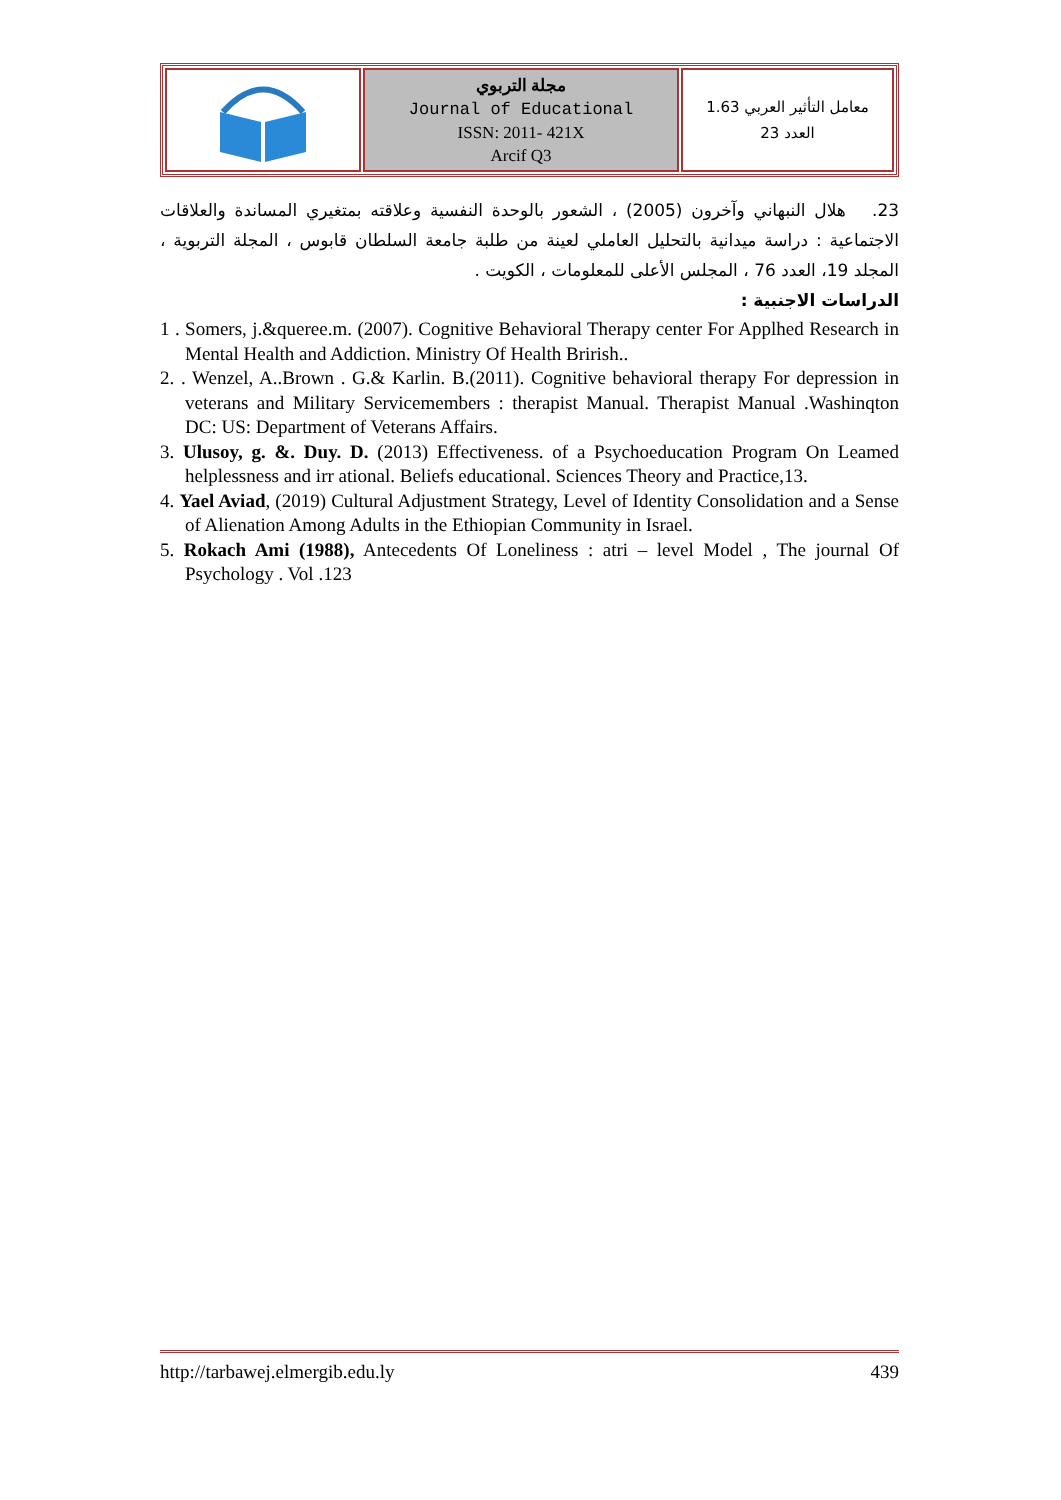| | مجلة التربوي Journal of Educational ISSN: 2011- 421X Arcif Q3 | معامل التأثير العربي 1.63 العدد 23 |
23. هلال النبهاني وآخرون (2005) ، الشعور بالوحدة النفسية وعلاقته بمتغيري المساندة والعلاقات الاجتماعية : دراسة ميدانية بالتحليل العاملي لعينة من طلبة جامعة السلطان قابوس ، المجلة التربوية ، المجلد 19، العدد 76 ، المجلس الأعلى للمعلومات ، الكويت .
الدراسات الاجنبية :
1 . Somers, j.&queree.m. (2007). Cognitive Behavioral Therapy center For Applhed Research in Mental Health and Addiction. Ministry Of Health Brirish..
2. . Wenzel, A..Brown . G.& Karlin. B.(2011). Cognitive behavioral therapy For depression in veterans and Military Servicemembers : therapist Manual. Therapist Manual .Washinqton DC: US: Department of Veterans Affairs.
3. Ulusoy, g. &. Duy. D. (2013) Effectiveness. of a Psychoeducation Program On Leamed helplessness and irr ational. Beliefs educational. Sciences Theory and Practice,13.
4. Yael Aviad, (2019) Cultural Adjustment Strategy, Level of Identity Consolidation and a Sense of Alienation Among Adults in the Ethiopian Community in Israel.
5. Rokach Ami (1988), Antecedents Of Loneliness : atri – level Model , The journal Of Psychology . Vol .123
http://tarbawej.elmergib.edu.ly 439